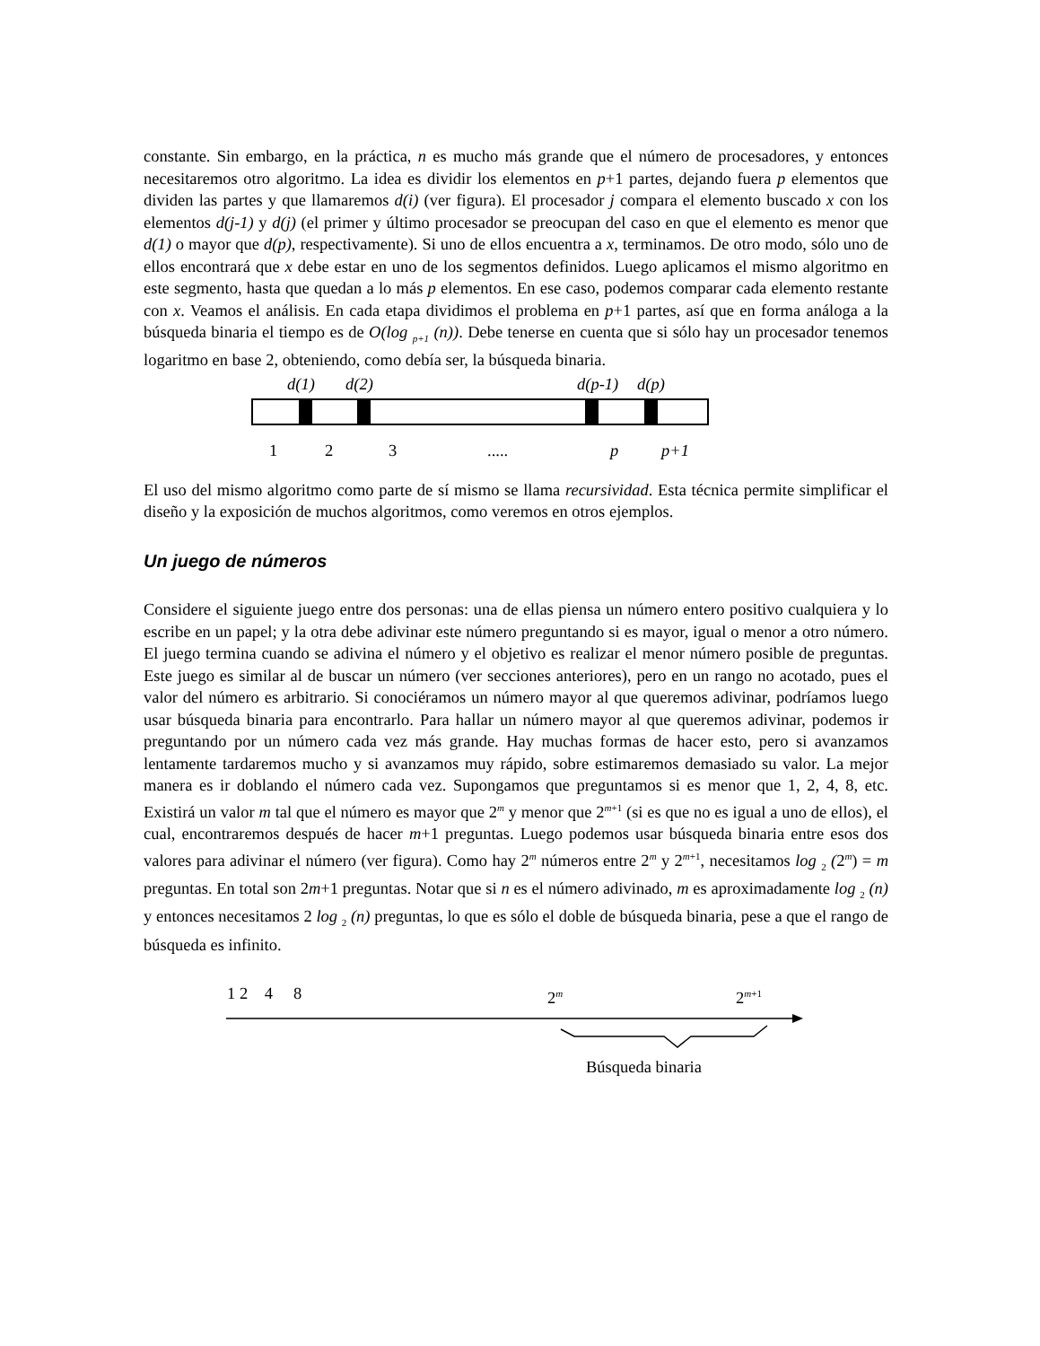constante. Sin embargo, en la práctica, n es mucho más grande que el número de procesadores, y entonces necesitaremos otro algoritmo. La idea es dividir los elementos en p+1 partes, dejando fuera p elementos que dividen las partes y que llamaremos d(i) (ver figura). El procesador j compara el elemento buscado x con los elementos d(j-1) y d(j) (el primer y último procesador se preocupan del caso en que el elemento es menor que d(1) o mayor que d(p), respectivamente). Si uno de ellos encuentra a x, terminamos. De otro modo, sólo uno de ellos encontrará que x debe estar en uno de los segmentos definidos. Luego aplicamos el mismo algoritmo en este segmento, hasta que quedan a lo más p elementos. En ese caso, podemos comparar cada elemento restante con x. Veamos el análisis. En cada etapa dividimos el problema en p+1 partes, así que en forma análoga a la búsqueda binaria el tiempo es de O(log <sub>p+1</sub> (n)). Debe tenerse en cuenta que si sólo hay un procesador tenemos logaritmo en base 2, obteniendo, como debía ser, la búsqueda binaria.
d(1) d(2) d(p-1) d(p)
1 2 3 ..... p p+1
El uso del mismo algoritmo como parte de sí mismo se llama recursividad. Esta técnica permite simplificar el diseño y la exposición de muchos algoritmos, como veremos en otros ejemplos.
Un juego de números
Considere el siguiente juego entre dos personas: una de ellas piensa un número entero positivo cualquiera y lo escribe en un papel; y la otra debe adivinar este número preguntando si es mayor, igual o menor a otro número. El juego termina cuando se adivina el número y el objetivo es realizar el menor número posible de preguntas. Este juego es similar al de buscar un número (ver secciones anteriores), pero en un rango no acotado, pues el valor del número es arbitrario. Si conociéramos un número mayor al que queremos adivinar, podríamos luego usar búsqueda binaria para encontrarlo. Para hallar un número mayor al que queremos adivinar, podemos ir preguntando por un número cada vez más grande. Hay muchas formas de hacer esto, pero si avanzamos lentamente tardaremos mucho y si avanzamos muy rápido, sobre estimaremos demasiado su valor. La mejor manera es ir doblando el número cada vez. Supongamos que preguntamos si es menor que 1, 2, 4, 8, etc. Existirá un valor m tal que el número es mayor que 2<sup>m</sup> y menor que 2<sup>m+1</sup> (si es que no es igual a uno de ellos), el cual, encontraremos después de hacer m+1 preguntas. Luego podemos usar búsqueda binaria entre esos dos valores para adivinar el número (ver figura). Como hay 2<sup>m</sup> números entre 2<sup>m</sup> y 2<sup>m+1</sup>, necesitamos log <sub>2</sub> (2<sup>m</sup>) = m preguntas. En total son 2m+1 preguntas. Notar que si n es el número adivinado, m es aproximadamente log <sub>2</sub> (n) y entonces necesitamos 2 log <sub>2</sub> (n) preguntas, lo que es sólo el doble de búsqueda binaria, pese a que el rango de búsqueda es infinito.
1 2 4 8 2<sup>m</sup> 2<sup>m+1</sup>
Búsqueda binaria